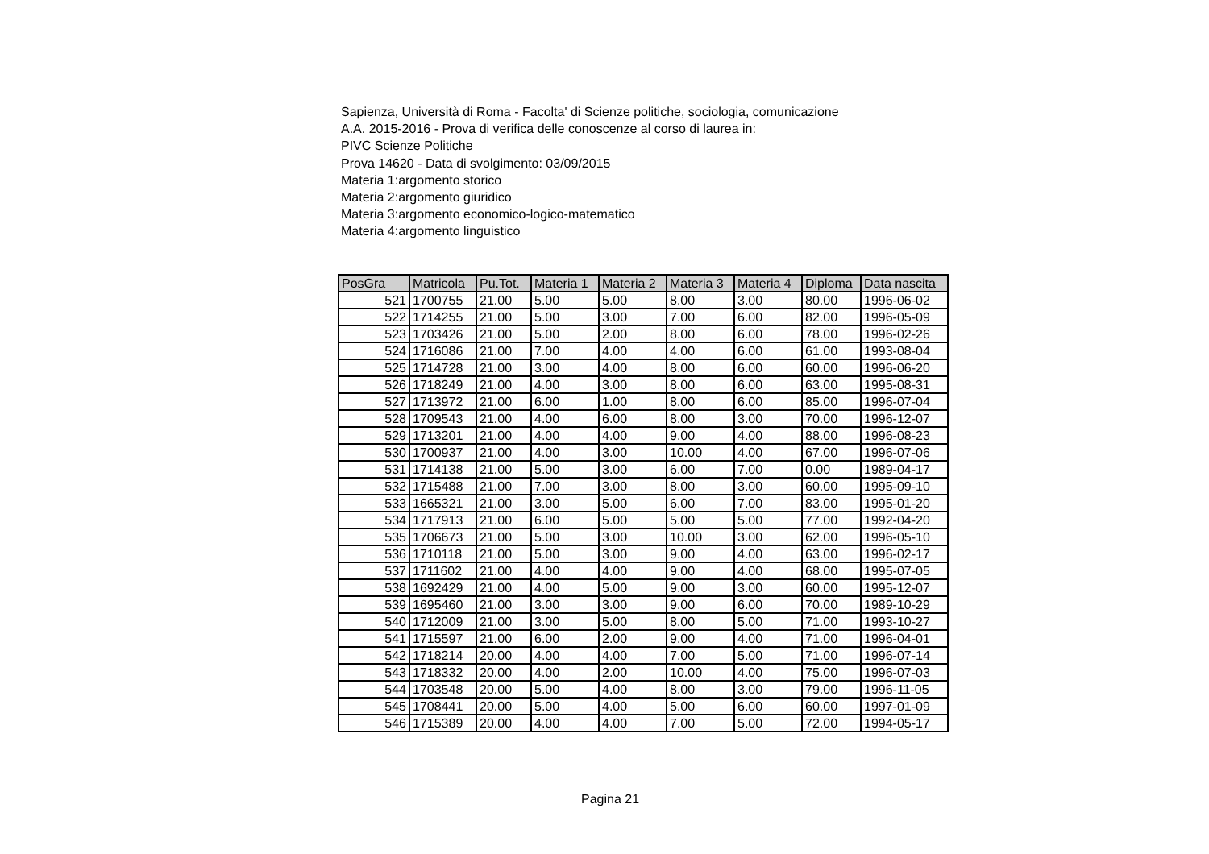Sapienza, Università di Roma - Facolta' di Scienze politiche, sociologia, comunicazione
A.A. 2015-2016 - Prova di verifica delle conoscenze al corso di laurea in:
PIVC Scienze Politiche
Prova 14620 - Data di svolgimento: 03/09/2015
Materia 1:argomento storico
Materia 2:argomento giuridico
Materia 3:argomento economico-logico-matematico
Materia 4:argomento linguistico
| PosGra | Matricola | Pu.Tot. | Materia 1 | Materia 2 | Materia 3 | Materia 4 | Diploma | Data nascita |
| --- | --- | --- | --- | --- | --- | --- | --- | --- |
| 521 | 1700755 | 21.00 | 5.00 | 5.00 | 8.00 | 3.00 | 80.00 | 1996-06-02 |
| 522 | 1714255 | 21.00 | 5.00 | 3.00 | 7.00 | 6.00 | 82.00 | 1996-05-09 |
| 523 | 1703426 | 21.00 | 5.00 | 2.00 | 8.00 | 6.00 | 78.00 | 1996-02-26 |
| 524 | 1716086 | 21.00 | 7.00 | 4.00 | 4.00 | 6.00 | 61.00 | 1993-08-04 |
| 525 | 1714728 | 21.00 | 3.00 | 4.00 | 8.00 | 6.00 | 60.00 | 1996-06-20 |
| 526 | 1718249 | 21.00 | 4.00 | 3.00 | 8.00 | 6.00 | 63.00 | 1995-08-31 |
| 527 | 1713972 | 21.00 | 6.00 | 1.00 | 8.00 | 6.00 | 85.00 | 1996-07-04 |
| 528 | 1709543 | 21.00 | 4.00 | 6.00 | 8.00 | 3.00 | 70.00 | 1996-12-07 |
| 529 | 1713201 | 21.00 | 4.00 | 4.00 | 9.00 | 4.00 | 88.00 | 1996-08-23 |
| 530 | 1700937 | 21.00 | 4.00 | 3.00 | 10.00 | 4.00 | 67.00 | 1996-07-06 |
| 531 | 1714138 | 21.00 | 5.00 | 3.00 | 6.00 | 7.00 | 0.00 | 1989-04-17 |
| 532 | 1715488 | 21.00 | 7.00 | 3.00 | 8.00 | 3.00 | 60.00 | 1995-09-10 |
| 533 | 1665321 | 21.00 | 3.00 | 5.00 | 6.00 | 7.00 | 83.00 | 1995-01-20 |
| 534 | 1717913 | 21.00 | 6.00 | 5.00 | 5.00 | 5.00 | 77.00 | 1992-04-20 |
| 535 | 1706673 | 21.00 | 5.00 | 3.00 | 10.00 | 3.00 | 62.00 | 1996-05-10 |
| 536 | 1710118 | 21.00 | 5.00 | 3.00 | 9.00 | 4.00 | 63.00 | 1996-02-17 |
| 537 | 1711602 | 21.00 | 4.00 | 4.00 | 9.00 | 4.00 | 68.00 | 1995-07-05 |
| 538 | 1692429 | 21.00 | 4.00 | 5.00 | 9.00 | 3.00 | 60.00 | 1995-12-07 |
| 539 | 1695460 | 21.00 | 3.00 | 3.00 | 9.00 | 6.00 | 70.00 | 1989-10-29 |
| 540 | 1712009 | 21.00 | 3.00 | 5.00 | 8.00 | 5.00 | 71.00 | 1993-10-27 |
| 541 | 1715597 | 21.00 | 6.00 | 2.00 | 9.00 | 4.00 | 71.00 | 1996-04-01 |
| 542 | 1718214 | 20.00 | 4.00 | 4.00 | 7.00 | 5.00 | 71.00 | 1996-07-14 |
| 543 | 1718332 | 20.00 | 4.00 | 2.00 | 10.00 | 4.00 | 75.00 | 1996-07-03 |
| 544 | 1703548 | 20.00 | 5.00 | 4.00 | 8.00 | 3.00 | 79.00 | 1996-11-05 |
| 545 | 1708441 | 20.00 | 5.00 | 4.00 | 5.00 | 6.00 | 60.00 | 1997-01-09 |
| 546 | 1715389 | 20.00 | 4.00 | 4.00 | 7.00 | 5.00 | 72.00 | 1994-05-17 |
Pagina 21